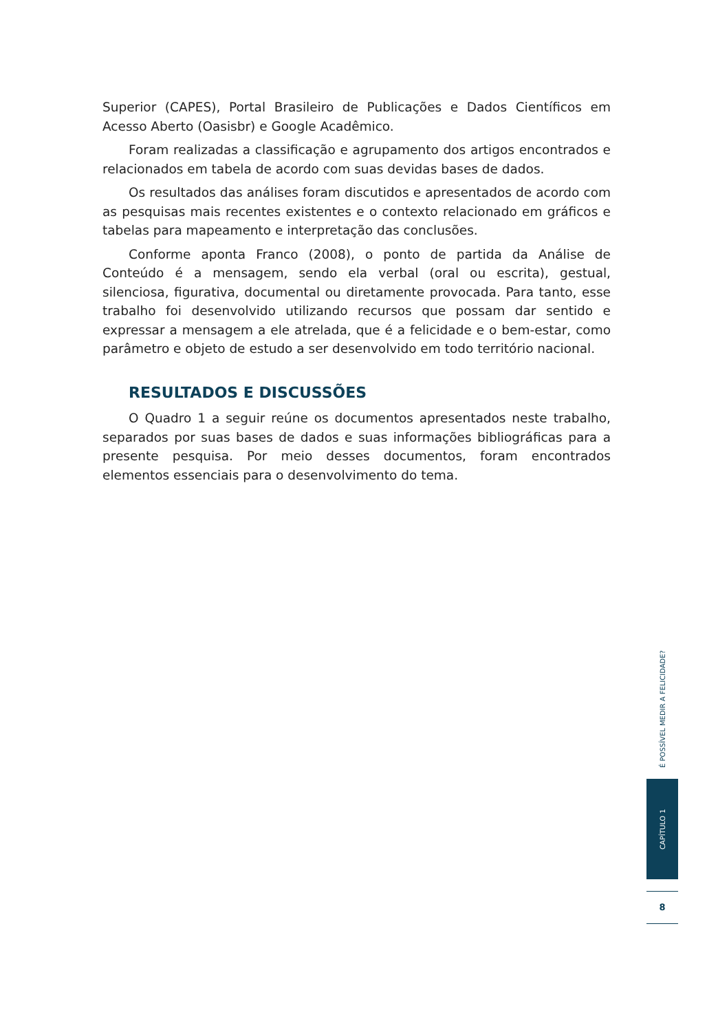Superior (CAPES), Portal Brasileiro de Publicações e Dados Científicos em Acesso Aberto (Oasisbr) e Google Acadêmico.
Foram realizadas a classificação e agrupamento dos artigos encontrados e relacionados em tabela de acordo com suas devidas bases de dados.
Os resultados das análises foram discutidos e apresentados de acordo com as pesquisas mais recentes existentes e o contexto relacionado em gráficos e tabelas para mapeamento e interpretação das conclusões.
Conforme aponta Franco (2008), o ponto de partida da Análise de Conteúdo é a mensagem, sendo ela verbal (oral ou escrita), gestual, silenciosa, figurativa, documental ou diretamente provocada. Para tanto, esse trabalho foi desenvolvido utilizando recursos que possam dar sentido e expressar a mensagem a ele atrelada, que é a felicidade e o bem-estar, como parâmetro e objeto de estudo a ser desenvolvido em todo território nacional.
RESULTADOS E DISCUSSÕES
O Quadro 1 a seguir reúne os documentos apresentados neste trabalho, separados por suas bases de dados e suas informações bibliográficas para a presente pesquisa. Por meio desses documentos, foram encontrados elementos essenciais para o desenvolvimento do tema.
É POSSÍVEL MEDIR A FELICIDADE?
CAPÍTULO 1
8